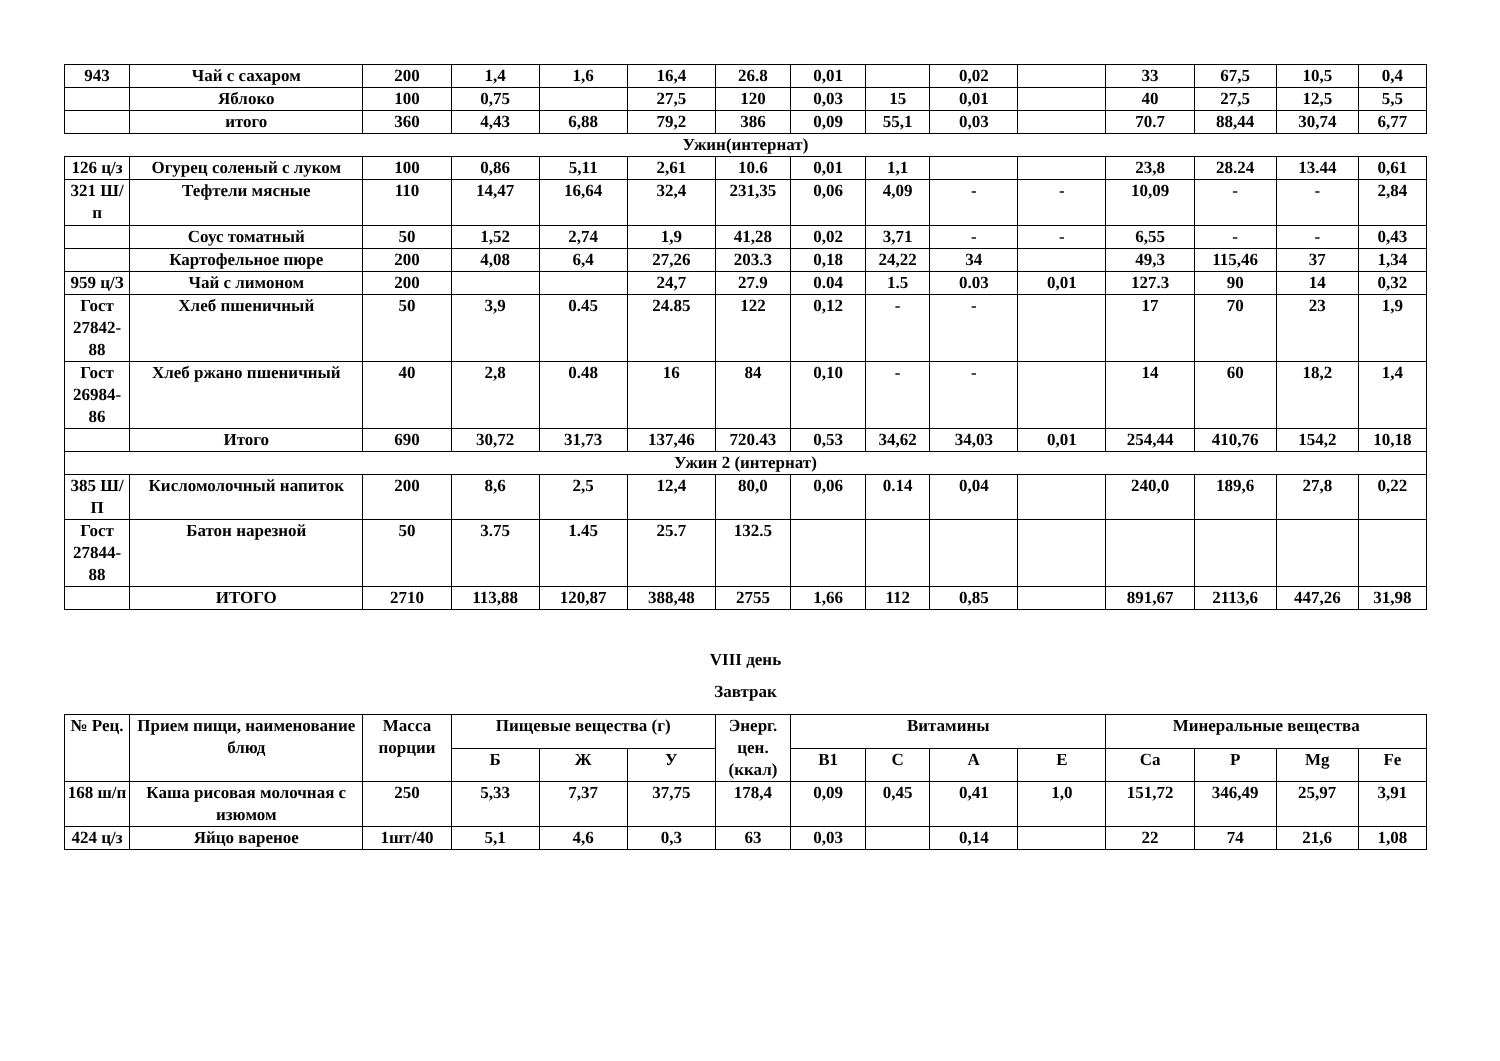| 943 | Чай с сахаром | 200 | 1,4 | 1,6 | 16,4 | 26.8 | 0,01 | | 0,02 | | 33 | 67,5 | 10,5 | 0,4 |
| | Яблоко | 100 | 0,75 | | 27,5 | 120 | 0,03 | 15 | 0,01 | | 40 | 27,5 | 12,5 | 5,5 |
| | итого | 360 | 4,43 | 6,88 | 79,2 | 386 | 0,09 | 55,1 | 0,03 | | 70.7 | 88,44 | 30,74 | 6,77 |
| Ужин(интернат) | | | | | | | | | | | | | | |
| 126 ц/з | Огурец соленый с луком | 100 | 0,86 | 5,11 | 2,61 | 10.6 | 0,01 | 1,1 | | | 23,8 | 28.24 | 13.44 | 0,61 |
| 321 Ш/п | Тефтели мясные | 110 | 14,47 | 16,64 | 32,4 | 231,35 | 0,06 | 4,09 | - | - | 10,09 | - | - | 2,84 |
| | Соус томатный | 50 | 1,52 | 2,74 | 1,9 | 41,28 | 0,02 | 3,71 | - | - | 6,55 | - | - | 0,43 |
| | Картофельное пюре | 200 | 4,08 | 6,4 | 27,26 | 203.3 | 0,18 | 24,22 | 34 | | 49,3 | 115,46 | 37 | 1,34 |
| 959 ц/З | Чай с лимоном | 200 | | | 24,7 | 27.9 | 0.04 | 1.5 | 0.03 | 0,01 | 127.3 | 90 | 14 | 0,32 |
| Гост 27842-88 | Хлеб пшеничный | 50 | 3,9 | 0.45 | 24.85 | 122 | 0,12 | - | - | | 17 | 70 | 23 | 1,9 |
| Гост 26984-86 | Хлеб ржано пшеничный | 40 | 2,8 | 0.48 | 16 | 84 | 0,10 | - | - | | 14 | 60 | 18,2 | 1,4 |
| | Итого | 690 | 30,72 | 31,73 | 137,46 | 720.43 | 0,53 | 34,62 | 34,03 | 0,01 | 254,44 | 410,76 | 154,2 | 10,18 |
| Ужин 2 (интернат) | | | | | | | | | | | | | | |
| 385 Ш/П | Кисломолочный напиток | 200 | 8,6 | 2,5 | 12,4 | 80,0 | 0,06 | 0.14 | 0,04 | | 240,0 | 189,6 | 27,8 | 0,22 |
| Гост 27844-88 | Батон нарезной | 50 | 3.75 | 1.45 | 25.7 | 132.5 | | | | | | | | |
| | ИТОГО | 2710 | 113,88 | 120,87 | 388,48 | 2755 | 1,66 | 112 | 0,85 | | 891,67 | 2113,6 | 447,26 | 31,98 |
VIII день
Завтрак
| № Рец. | Прием пищи, наименование блюд | Масса порции | Пищевые вещества (г) | | | Энерг. цен. (ккал) | Витамины | | | | Минеральные вещества | | | |
| --- | --- | --- | --- | --- | --- | --- | --- | --- | --- | --- | --- | --- | --- | --- |
| | | | Б | Ж | У | | В1 | С | А | Е | Са | Р | Mg | Fe |
| 168 ш/п | Каша рисовая молочная с изюмом | 250 | 5,33 | 7,37 | 37,75 | 178,4 | 0,09 | 0,45 | 0,41 | 1,0 | 151,72 | 346,49 | 25,97 | 3,91 |
| 424 ц/з | Яйцо вареное | 1шт/40 | 5,1 | 4,6 | 0,3 | 63 | 0,03 | | 0,14 | | 22 | 74 | 21,6 | 1,08 |